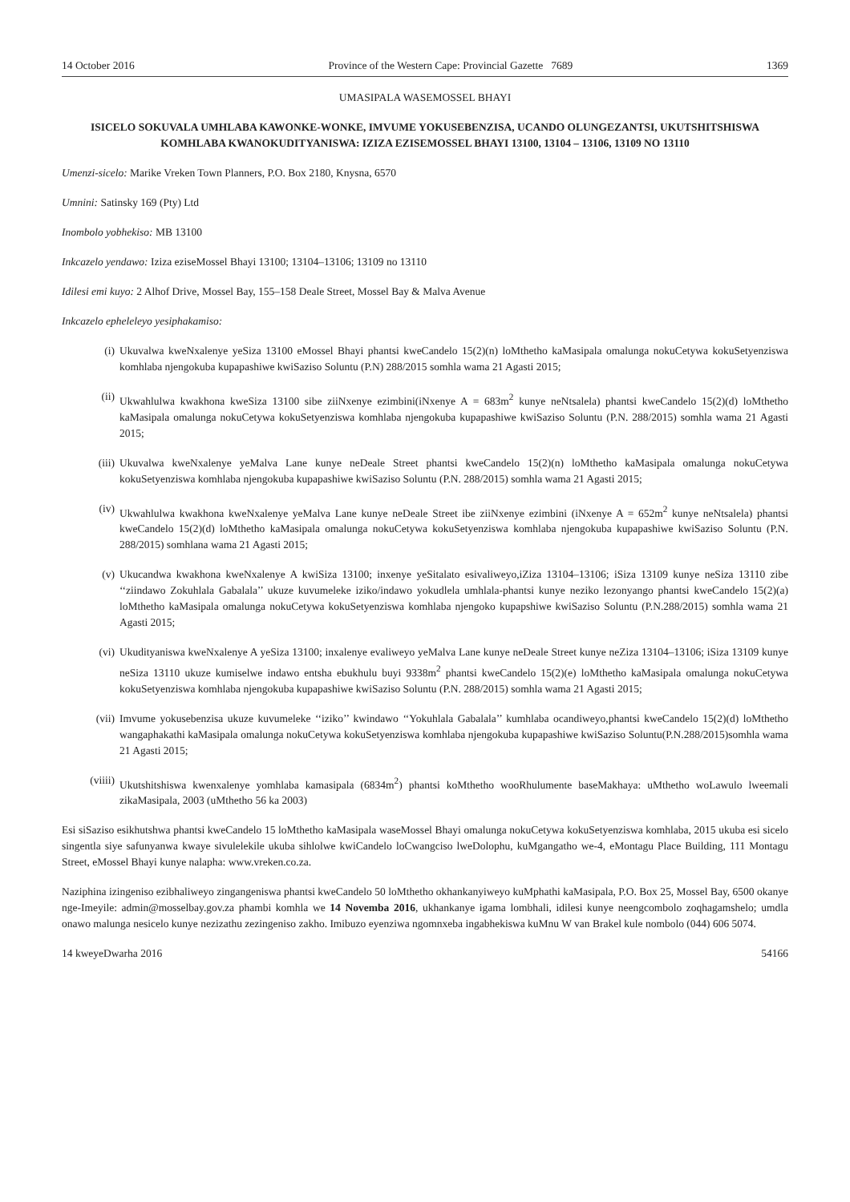14 October 2016 Province of the Western Cape: Provincial Gazette 7689 1369
UMASIPALA WASEMOSSEL BHAYI
ISICELO SOKUVALA UMHLABA KAWONKE-WONKE, IMVUME YOKUSEBENZISA, UCANDO OLUNGEZANTSI, UKUTSHITSHISWA KOMHLABA KWANOKUDITYANISWA: IZIZA EZISEMOSSEL BHAYI 13100, 13104 – 13106, 13109 NO 13110
Umenzi-sicelo: Marike Vreken Town Planners, P.O. Box 2180, Knysna, 6570
Umnini: Satinsky 169 (Pty) Ltd
Inombolo yobhekiso: MB 13100
Inkcazelo yendawo: Iziza ezise­Mossel Bhayi 13100; 13104–13106; 13109 no 13110
Idilesi emi kuyo: 2 Alhof Drive, Mossel Bay, 155–158 Deale Street, Mossel Bay & Malva Avenue
Inkcazelo epheleleyo yesiphakamiso:
(i) Ukuvalwa kweNxalenye yeSiza 13100 eMossel Bhayi phantsi kweCandelo 15(2)(n) loMthetho kaMasipala omalunga nokuCetywa kokuSetyenziswa komhlaba njengokuba kupapashiwe kwiSaziso Soluntu (P.N) 288/2015 somhla wama 21 Agasti 2015;
(ii) Ukwahlulwa kwakhona kweSiza 13100 sibe ziiNxenye ezimbini(iNxenye A = 683m<sup>2</sup> kunye neNtsalela) phantsi kweCandelo 15(2)(d) loMthetho kaMasipala omalunga nokuCetywa kokuSetyenziswa komhlaba njengokuba kupapashiwe kwiSaziso Soluntu (P.N. 288/2015) somhla wama 21 Agasti 2015;
(iii) Ukuvalwa kweNxalenye yeMalva Lane kunye neDeale Street phantsi kweCandelo 15(2)(n) loMthetho kaMasipala omalunga nokuCetywa kokuSetyenziswa komhlaba njengokuba kupapashiwe kwiSaziso Soluntu (P.N. 288/2015) somhla wama 21 Agasti 2015;
(iv) Ukwahlulwa kwakhona kweNxalenye yeMalva Lane kunye neDeale Street ibe ziiNxenye ezimbini (iNxenye A = 652m<sup>2</sup> kunye neNtsalela) phantsi kweCandelo 15(2)(d) loMthetho kaMasipala omalunga nokuCetywa kokuSetyenziswa komhlaba njengokuba kupapashiwe kwiSaziso Soluntu (P.N. 288/2015) somhlana wama 21 Agasti 2015;
(v) Ukucandwa kwakhona kweNxalenye A kwiSiza 13100; inxenye yeSitalato esivaliweyo,iZiza 13104–13106; iSiza 13109 kunye neSiza 13110 zibe ‘‘ziindawo Zokuhlala Gabalala’’ ukuze kuvumeleke iziko/indawo yokudlela umhlala-phantsi kunye neziko lezonyango phantsi kweCandelo 15(2)(a) loMthetho kaMasipala omalunga nokuCetywa kokuSetyenziswa komhlaba njengoko kupapshiwe kwiSaziso Soluntu (P.N.288/2015) somhla wama 21 Agasti 2015;
(vi) Ukudityaniswa kweNxalenye A yeSiza 13100; inxalenye evaliweyo yeMalva Lane kunye neDeale Street kunye neZiza 13104–13106; iSiza 13109 kunye neSiza 13110 ukuze kumiselwe indawo entsha ebukhulu buyi 9338m<sup>2</sup> phantsi kweCandelo 15(2)(e) loMthetho kaMasipala omalunga nokuCetywa kokuSetyenziswa komhlaba njengokuba kupapashiwe kwiSaziso Soluntu (P.N. 288/2015) somhla wama 21 Agasti 2015;
(vii) Imvume yokusebenzisa ukuze kuvumeleke ‘‘iziko’’ kwindawo ‘‘Yokuhlala Gabalala’’ kumhlaba ocandiweyo,phantsi kweCandelo 15(2)(d) loMthetho wangaphakathi kaMasipala omalunga nokuCetywa kokuSetyenziswa komhlaba njengokuba kupapashiwe kwiSaziso Soluntu(P.N.288/2015)somhla wama 21 Agasti 2015;
(viiii) Ukutshitshiswa kwenxalenye yomhlaba kamasipala (6834m<sup>2</sup>) phantsi koMthetho wooRhulumente baseMakhaya: uMthetho woLawulo lweemali zikaMasipala, 2003 (uMthetho 56 ka 2003)
Esi siSaziso esikhutshwa phantsi kweCandelo 15 loMthetho kaMasipala waseMossel Bhayi omalunga nokuCetywa kokuSetyenziswa komhlaba, 2015 ukuba esi sicelo singentla siye safunyanwa kwaye sivulelekile ukuba sihlolwe kwiCandelo loCwangciso lweDolophu, kuMgangatho we-4, eMontagu Place Building, 111 Montagu Street, eMossel Bhayi kunye nalapha: www.vreken.co.za.
Naziphina izingeniso ezibhaliweyo zingangeniswa phantsi kweCandelo 50 loMthetho okhankanyiweyo kuMphathi kaMasipala, P.O. Box 25, Mossel Bay, 6500 okanye nge-Imeyile: admin@mosselbay.gov.za phambi komhla we 14 Novemba 2016, ukhankanye igama lombhali, idilesi kunye neengcombolo zoqhagamshelo; umdla onawo malunga nesicelo kunye nezizathu zezingeniso zakho. Imibuzo eyenziwa ngomnxeba ingabhekiswa kuMnu W van Brakel kule nombolo (044) 606 5074.
14 kweyeDwarha 2016 54166